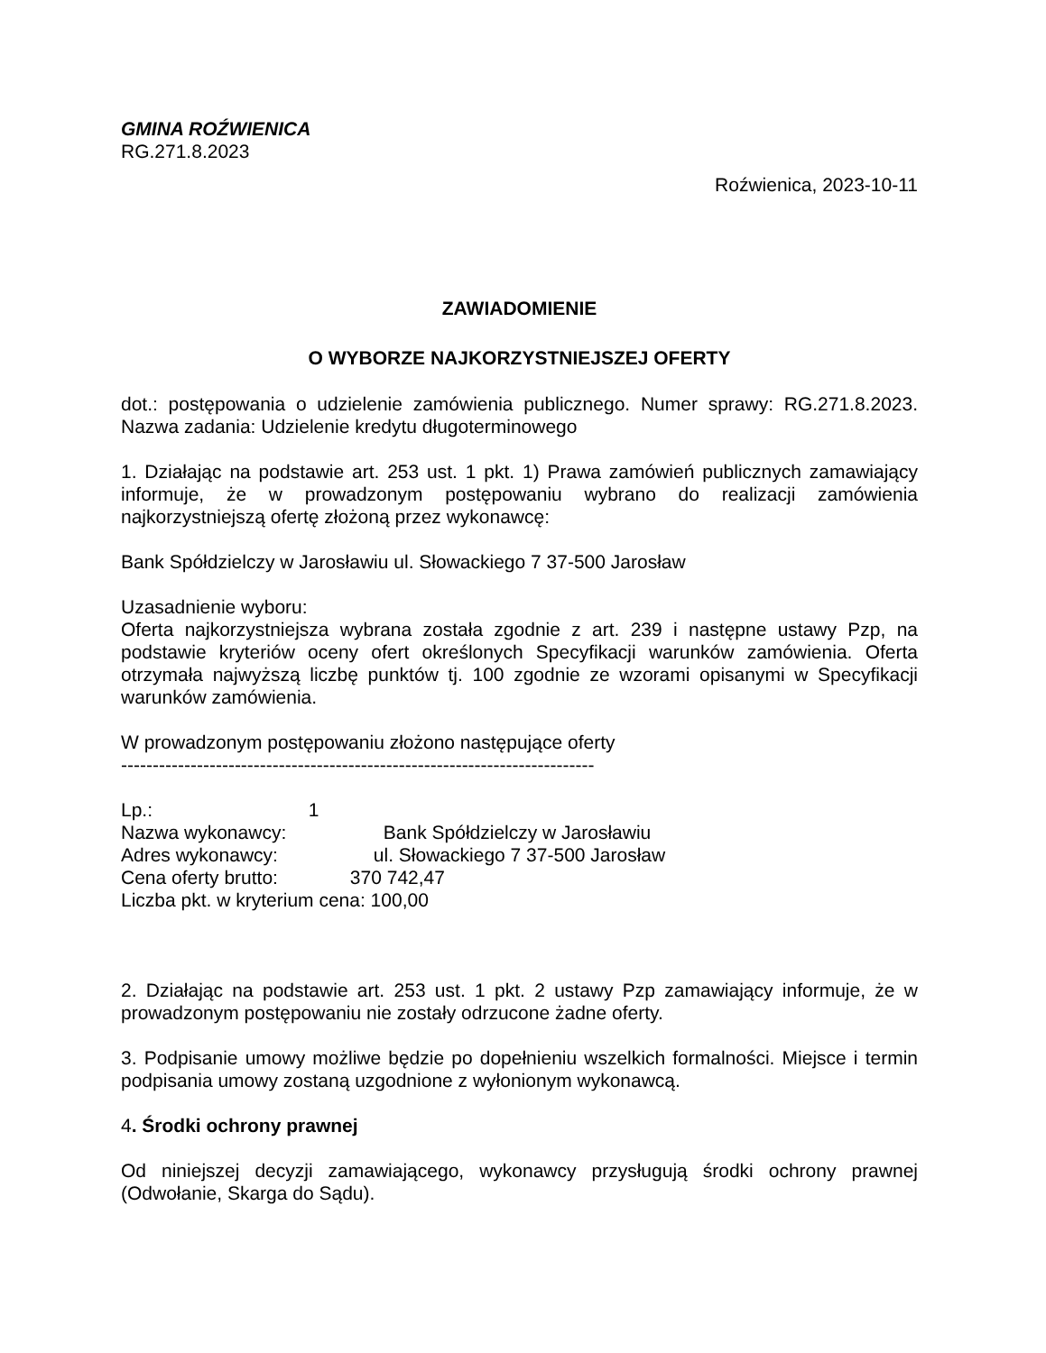GMINA ROŹWIENICA
RG.271.8.2023
Roźwienica, 2023-10-11
ZAWIADOMIENIE
O WYBORZE NAJKORZYSTNIEJSZEJ OFERTY
dot.: postępowania o udzielenie zamówienia publicznego. Numer sprawy: RG.271.8.2023. Nazwa zadania: Udzielenie kredytu długoterminowego
1. Działając na podstawie art. 253 ust. 1 pkt. 1) Prawa zamówień publicznych zamawiający informuje, że w prowadzonym postępowaniu wybrano do realizacji zamówienia najkorzystniejszą ofertę złożoną przez wykonawcę:
Bank Spółdzielczy w Jarosławiu ul. Słowackiego 7 37-500 Jarosław
Uzasadnienie wyboru:
Oferta najkorzystniejsza wybrana została zgodnie z art. 239 i następne ustawy Pzp, na podstawie kryteriów oceny ofert określonych Specyfikacji warunków zamówienia. Oferta otrzymała najwyższą liczbę punktów tj. 100 zgodnie ze wzorami opisanymi w Specyfikacji warunków zamówienia.
W prowadzonym postępowaniu złożono następujące oferty
---------------------------------------------------------------------------
Lp.: 1
Nazwa wykonawcy: Bank Spółdzielczy w Jarosławiu
Adres wykonawcy: ul. Słowackiego 7 37-500 Jarosław
Cena oferty brutto: 370 742,47
Liczba pkt. w kryterium cena: 100,00
2. Działając na podstawie art. 253 ust. 1 pkt. 2 ustawy Pzp zamawiający informuje, że w prowadzonym postępowaniu nie zostały odrzucone żadne oferty.
3. Podpisanie umowy możliwe będzie po dopełnieniu wszelkich formalności. Miejsce i termin podpisania umowy zostaną uzgodnione z wyłonionym wykonawcą.
4. Środki ochrony prawnej
Od niniejszej decyzji zamawiającego, wykonawcy przysługują środki ochrony prawnej (Odwołanie, Skarga do Sądu).